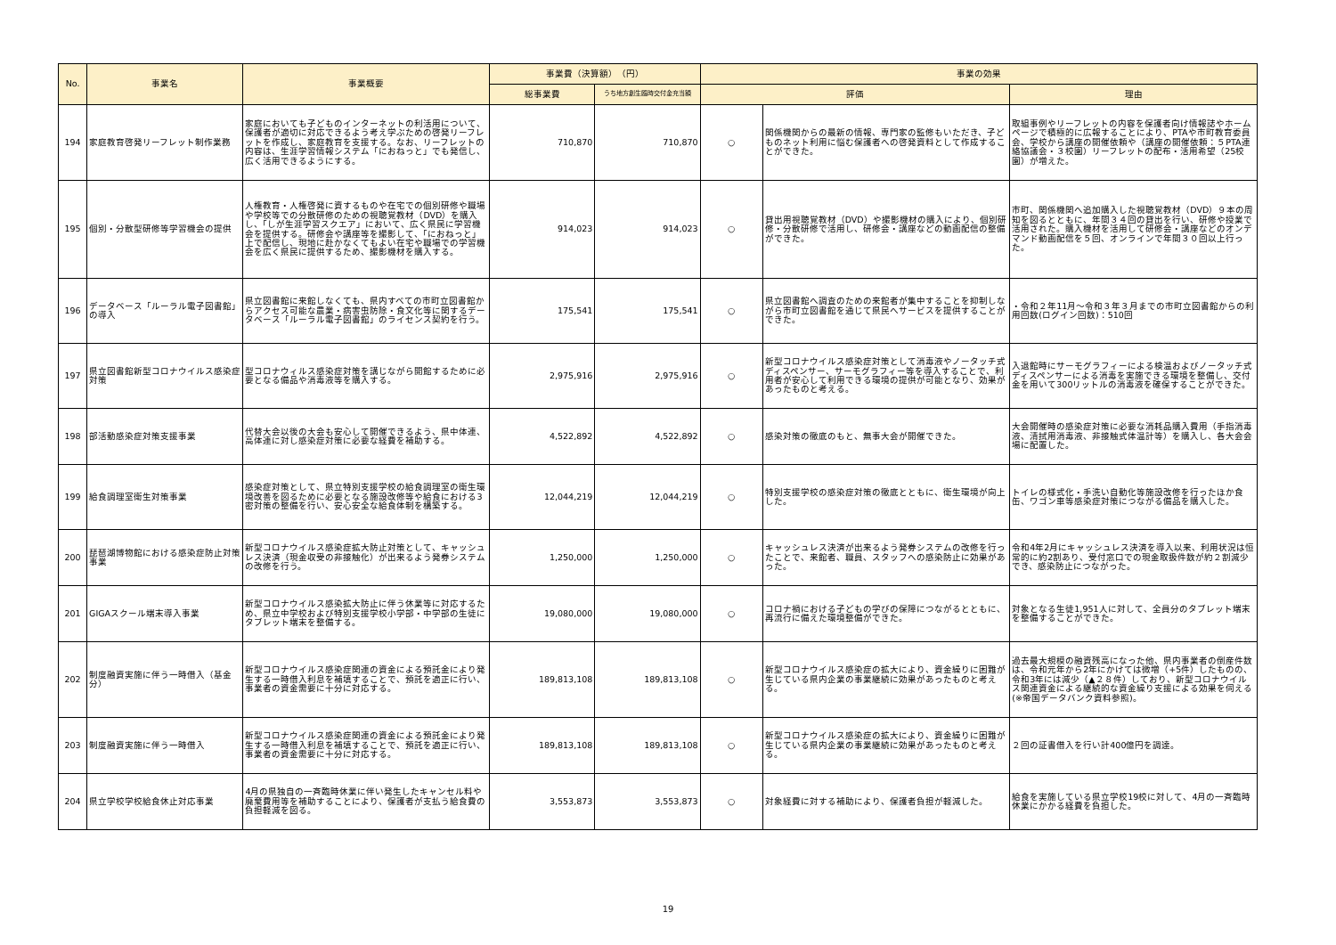| No. | 事業名 | 事業概要 | 事業費（決算額） （円） | | 事業の効果 | | |
| --- | --- | --- | --- | --- | --- | --- | --- |
| | | | 総事業費 | うち地方創生臨時交付金充当額 | 評価 | | 理由 |
| 194 | 家庭教育啓発リーフレット制作業務 | 家庭においても子どものインターネットの利活用について、保護者が適切に対応できるよう考え学ぶための啓発リーフレットを作成し、家庭教育を支援する。なお、リーフレットの内容は、生涯学習情報システム「におねっと」でも発信し、広く活用できるようにする。 | 710,870 | 710,870 | ○ | 関係機関からの最新の情報、専門家の監修もいただき、子どものネット利用に悩む保護者への啓発資料として作成することができた。 | 取組事例やリーフレットの内容を保護者向け情報誌やホームページで積極的に広報することにより、PTAや市町教育委員会、学校から講座の開催依頼や（講座の開催依頼：５PTA連絡協議会・３校園）リーフレットの配布・活用希望（25校園）が増えた。 |
| 195 | 個別・分散型研修等学習機会の提供 | 人権教育・人権啓発に資するものや在宅での個別研修や職場や学校等での分散研修のための視聴覚教材（DVD）を購入し、「しが生涯学習スクエア」において、広く県民に学習機会を提供する。研修会や講座等を撮影して、「におねっと」上で配信し、現地に赴かなくてもよい在宅や職場での学習機会を広く県民に提供するため、撮影機材を購入する。 | 914,023 | 914,023 | ○ | 貸出用視聴覚教材（DVD）や撮影機材の購入により、個別研修・分散研修で活用し、研修会・講座などの動画配信の整備ができた。 | 市町、関係機関へ追加購入した視聴覚教材（DVD）９本の周知を図るとともに、年間３４回の貸出を行い、研修や授業で活用された。購入機材を活用して研修会・講座などのオンデマンド動画配信を５回、オンラインで年間３０回以上行った。 |
| 196 | データベース「ルーラル電子図書館」の導入 | 県立図書館に来館しなくても、県内すべての市町立図書館からアクセス可能な農業・病害虫防除・食文化等に関するデータベース「ルーラル電子図書館」のライセンス契約を行う。 | 175,541 | 175,541 | ○ | 県立図書館へ調査のための来館者が集中することを抑制しながら市町立図書館を通じて県民へサービスを提供することができた。 | ・令和２年11月～令和３年３月までの市町立図書館からの利用回数(ログイン回数)：510回 |
| 197 | 県立図書館新型コロナウイルス感染症対策 | 型コロナウィルス感染症対策を講じながら開館するために必要となる備品や消毒液等を購入する。 | 2,975,916 | 2,975,916 | ○ | 新型コロナウイルス感染症対策として消毒液やノータッチ式ディスペンサー、サーモグラフィー等を導入することで、利用者が安心して利用できる環境の提供が可能となり、効果があったものと考える。 | 入退館時にサーモグラフィーによる検温およびノータッチ式ディスペンサーによる消毒を実施できる環境を整備し、交付金を用いて300リットルの消毒液を確保することができた。 |
| 198 | 部活動感染症対策支援事業 | 代替大会以後の大会も安心して開催できるよう、県中体連、高体連に対し感染症対策に必要な経費を補助する。 | 4,522,892 | 4,522,892 | ○ | 感染対策の徹底のもと、無事大会が開催できた。 | 大会開催時の感染症対策に必要な消耗品購入費用（手指消毒液、清拭用消毒液、非接触式体温計等）を購入し、各大会会場に配置した。 |
| 199 | 給食調理室衛生対策事業 | 感染症対策として、県立特別支援学校の給食調理室の衛生環境改善を図るために必要となる施設改修等や給食における3密対策の整備を行い、安心安全な給食体制を構築する。 | 12,044,219 | 12,044,219 | ○ | 特別支援学校の感染症対策の徹底とともに、衛生環境が向上した。 | トイレの様式化・手洗い自動化等施設改修を行ったほか食缶、ワゴン車等感染症対策につながる備品を購入した。 |
| 200 | 琵琶湖博物館における感染症防止対策事業 | 新型コロナウイルス感染症拡大防止対策として、キャッシュレス決済（現金収受の非接触化）が出来るよう発券システムの改修を行う。 | 1,250,000 | 1,250,000 | ○ | キャッシュレス決済が出来るよう発券システムの改修を行ったことで、来館者、職員、スタッフへの感染防止に効果があった。 | 令和4年2月にキャッシュレス決済を導入以来、利用状況は恒常的に約2割あり、受付窓口での現金取扱件数が約２割減少でき、感染防止につながった。 |
| 201 | GIGAスクール端末導入事業 | 新型コロナウイルス感染拡大防止に伴う休業等に対応するため、県立中学校および特別支援学校小学部・中学部の生徒にタブレット端末を整備する。 | 19,080,000 | 19,080,000 | ○ | コロナ禍における子どもの学びの保障につながるとともに、再流行に備えた環境整備ができた。 | 対象となる生徒1,951人に対して、全員分のタブレット端末を整備することができた。 |
| 202 | 制度融資実施に伴う一時借入（基金分） | 新型コロナウイルス感染症関連の資金による預託金により発生する一時借入利息を補填することで、預託を適正に行い、事業者の資金需要に十分に対応する。 | 189,813,108 | 189,813,108 | ○ | 新型コロナウイルス感染症の拡大により、資金繰りに困難が生じている県内企業の事業継続に効果があったものと考える。 | 過去最大規模の融資残高になった他、県内事業者の倒産件数は、令和元年から2年にかけては微増（+5件）したものの、令和3年には減少（▲２８件）しており、新型コロナウイルス関連資金による継続的な資金繰り支援による効果を伺える(※帝国データバンク資料参照)。 |
| 203 | 制度融資実施に伴う一時借入 | 新型コロナウイルス感染症関連の資金による預託金により発生する一時借入利息を補填することで、預託を適正に行い、事業者の資金需要に十分に対応する。 | 189,813,108 | 189,813,108 | ○ | 新型コロナウイルス感染症の拡大により、資金繰りに困難が生じている県内企業の事業継続に効果があったものと考える。 | ２回の証書借入を行い計400億円を調達。 |
| 204 | 県立学校学校給食休止対応事業 | 4月の県独自の一斉臨時休業に伴い発生したキャンセル料や廃棄費用等を補助することにより、保護者が支払う給食費の負担軽減を図る。 | 3,553,873 | 3,553,873 | ○ | 対象経費に対する補助により、保護者負担が軽減した。 | 給食を実施している県立学校19校に対して、4月の一斉臨時休業にかかる経費を負担した。 |
19